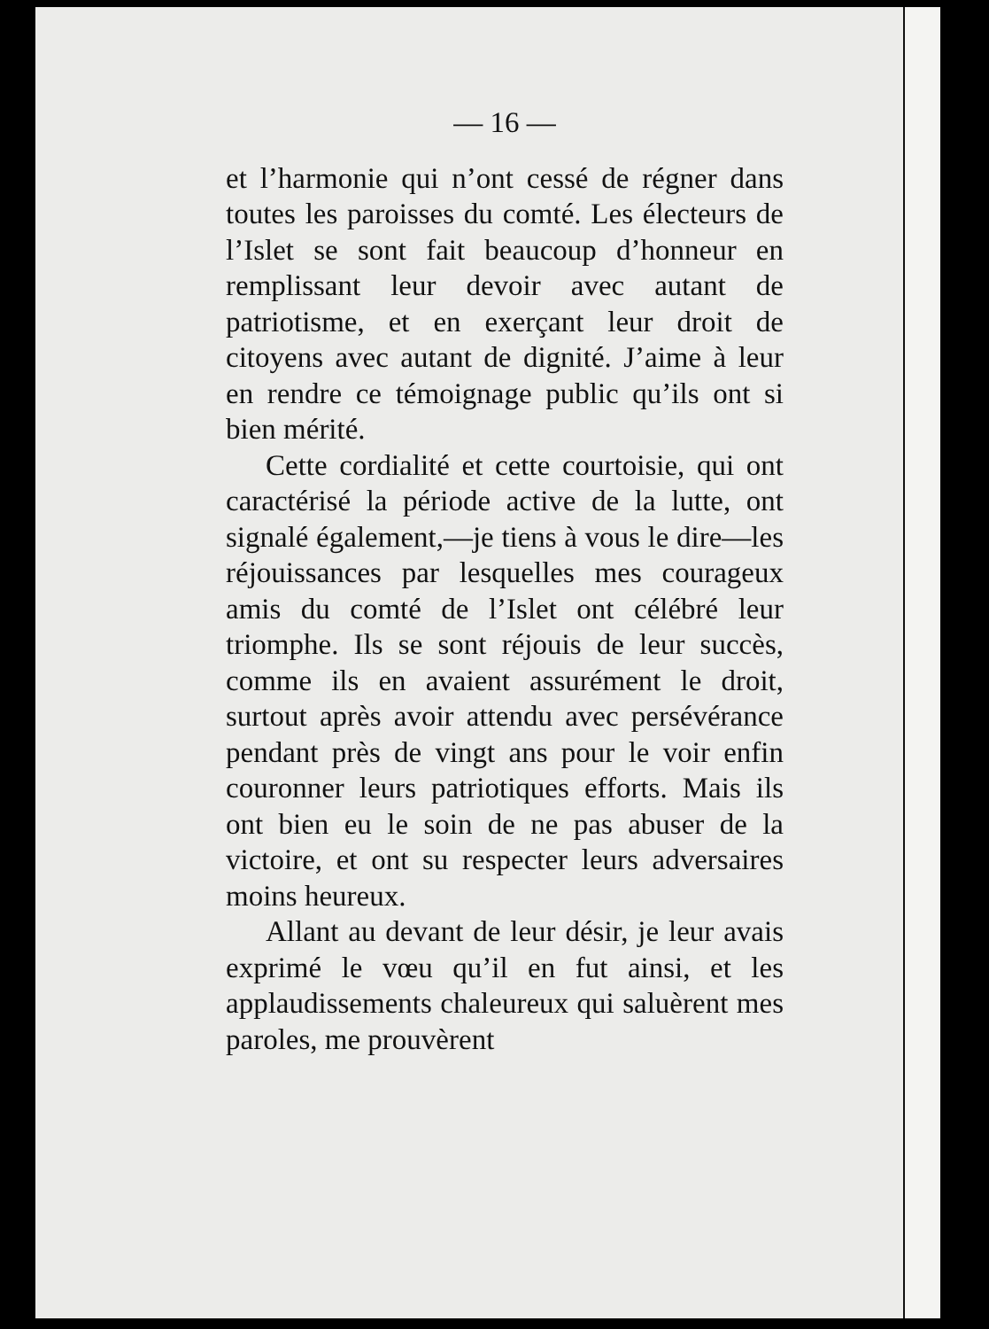— 16 —
et l’harmonie qui n’ont cessé de régner dans toutes les paroisses du comté. Les électeurs de l’Islet se sont fait beaucoup d’honneur en remplissant leur devoir avec autant de patriotisme, et en exerçant leur droit de citoyens avec autant de dignité. J’aime à leur en rendre ce témoignage public qu’ils ont si bien mérité.
Cette cordialité et cette courtoisie, qui ont caractérisé la période active de la lutte, ont signalé également,—je tiens à vous le dire—les réjouissances par lesquelles mes courageux amis du comté de l’Islet ont célébré leur triomphe. Ils se sont réjouis de leur succès, comme ils en avaient assurément le droit, surtout après avoir attendu avec persévérance pendant près de vingt ans pour le voir enfin couronner leurs patriotiques efforts. Mais ils ont bien eu le soin de ne pas abuser de la victoire, et ont su respecter leurs adversaires moins heureux.
Allant au devant de leur désir, je leur avais exprimé le vœu qu’il en fut ainsi, et les applaudissements chaleureux qui saluèrent mes paroles, me prouvèrent